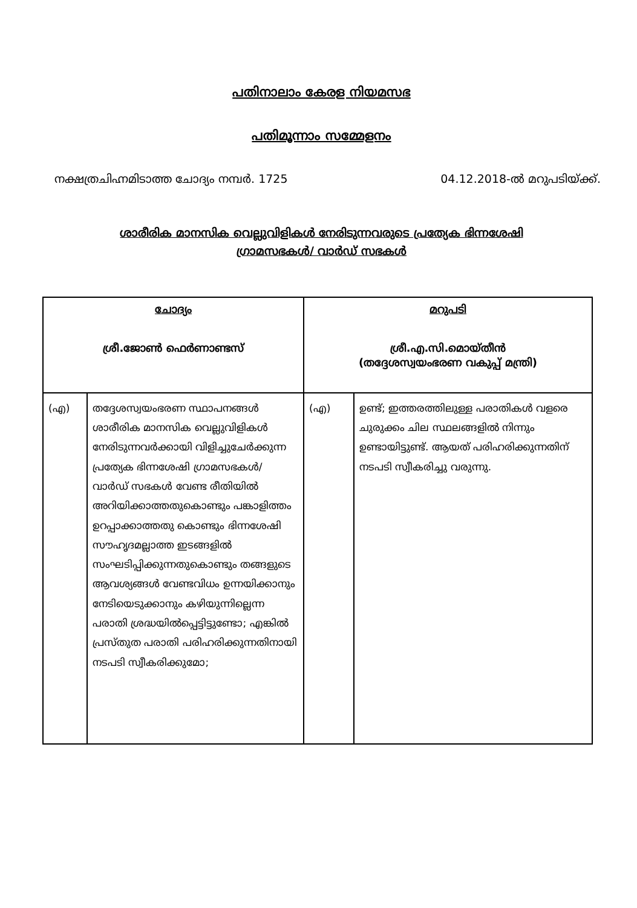പതിനാലാം കേരള നിയമസഭ
പതിമൂന്നാം സമ്മേളനം
നക്ഷത്രചിഹ്നമിടാത്ത ചോദ്യം നമ്പർ. 1725 04.12.2018-ൽ മറുപടിയ്ക്ക്.
ശാരീരിക മാനസിക വെല്ലുവിളികൾ നേരിടുന്നവരുടെ പ്രത്യേക ഭിന്നശേഷി
ഗ്രാമസഭകൾ/ വാർഡ് സഭകൾ
| ചോദ്യം ശ്രീ.ജോൺ ഫെർണാണ്ടസ് | | മറുപടി ശ്രീ.എ.സി.മൊയ്തീൻ (തദ്ദേശസ്വയംഭരണ വകുപ്പ് മന്ത്രി) | |
| --- | --- | --- | --- |
| (എ) | തദ്ദേശസ്വയംഭരണ സ്ഥാപനങ്ങൾ ശാരീരിക മാനസിക വെല്ലുവിളികൾ നേരിടുന്നവർക്കായി വിളിച്ചുചേർക്കുന്ന പ്രത്യേക ഭിന്നശേഷി ഗ്രാമസഭകൾ/ വാർഡ് സഭകൾ വേണ്ട രീതിയിൽ അറിയിക്കാത്തതുകൊണ്ടും പങ്കാളിത്തം ഉറപ്പാക്കാത്തതു കൊണ്ടും ഭിന്നശേഷി സൗഹൃദമല്ലാത്ത ഇടങ്ങളിൽ സംഘടിപ്പിക്കുന്നതുകൊണ്ടും തങ്ങളുടെ ആവശ്യങ്ങൾ വേണ്ടവിധം ഉന്നയിക്കാനും നേടിയെടുക്കാനും കഴിയുന്നില്ലെന്ന പരാതി ശ്രദ്ധയിൽപ്പെട്ടിട്ടുണ്ടോ; എങ്കിൽ പ്രസ്തുത പരാതി പരിഹരിക്കുന്നതിനായി നടപടി സ്വീകരിക്കുമോ; | (എ) | ഉണ്ട്; ഇത്തരത്തിലുള്ള പരാതികൾ വളരെ ചുരുക്കം ചില സ്ഥലങ്ങളിൽ നിന്നും ഉണ്ടായിട്ടുണ്ട്. ആയത് പരിഹരിക്കുന്നതിന് നടപടി സ്വീകരിച്ചു വരുന്നു. |